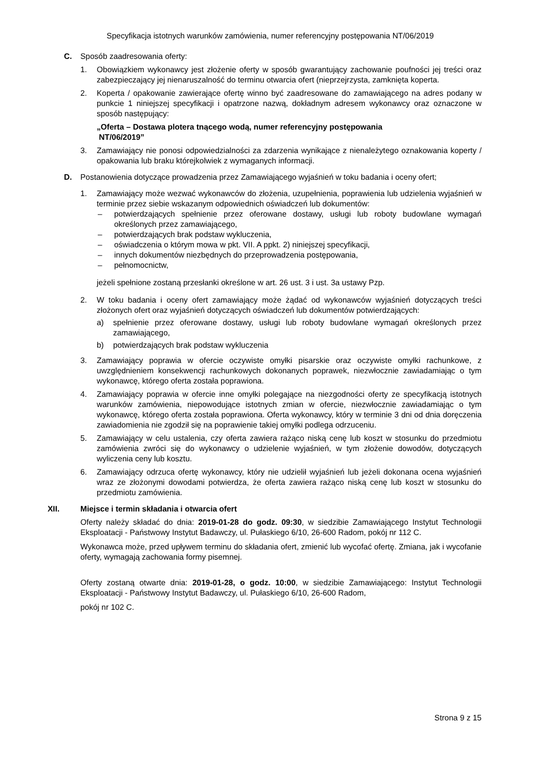Specyfikacja istotnych warunków zamówienia, numer referencyjny postępowania NT/06/2019
C. Sposób zaadresowania oferty:
1. Obowiązkiem wykonawcy jest złożenie oferty w sposób gwarantujący zachowanie poufności jej treści oraz zabezpieczający jej nienaruszalność do terminu otwarcia ofert (nieprzejrzysta, zamknięta koperta.
2. Koperta / opakowanie zawierające ofertę winno być zaadresowane do zamawiającego na adres podany w punkcie 1 niniejszej specyfikacji i opatrzone nazwą, dokładnym adresem wykonawcy oraz oznaczone w sposób następujący:
„Oferta – Dostawa plotera tnącego wodą, numer referencyjny postępowania
NT/06/2019”
3. Zamawiający nie ponosi odpowiedzialności za zdarzenia wynikające z nienależytego oznakowania koperty / opakowania lub braku którejkolwiek z wymaganych informacji.
D. Postanowienia dotyczące prowadzenia przez Zamawiającego wyjaśnień w toku badania i oceny ofert;
1. Zamawiający może wezwać wykonawców do złożenia, uzupełnienia, poprawienia lub udzielenia wyjaśnień w terminie przez siebie wskazanym odpowiednich oświadczeń lub dokumentów:
– potwierdzających spełnienie przez oferowane dostawy, usługi lub roboty budowlane wymagań określonych przez zamawiającego,
– potwierdzających brak podstaw wykluczenia,
– oświadczenia o którym mowa w pkt. VII. A ppkt. 2) niniejszej specyfikacji,
– innych dokumentów niezbędnych do przeprowadzenia postępowania,
– pełnomocnictw,
jeżeli spełnione zostaną przesłanki określone w art. 26 ust. 3 i ust. 3a ustawy Pzp.
2. W toku badania i oceny ofert zamawiający może żądać od wykonawców wyjaśnień dotyczących treści złożonych ofert oraz wyjaśnień dotyczących oświadczeń lub dokumentów potwierdzających:
a) spełnienie przez oferowane dostawy, usługi lub roboty budowlane wymagań określonych przez zamawiającego,
b) potwierdzających brak podstaw wykluczenia
3. Zamawiający poprawia w ofercie oczywiste omyłki pisarskie oraz oczywiste omyłki rachunkowe, z uwzględnieniem konsekwencji rachunkowych dokonanych poprawek, niezwłocznie zawiadamiając o tym wykonawcę, którego oferta została poprawiona.
4. Zamawiający poprawia w ofercie inne omyłki polegające na niezgodności oferty ze specyfikacją istotnych warunków zamówienia, niepowodujące istotnych zmian w ofercie, niezwłocznie zawiadamiając o tym wykonawcę, którego oferta została poprawiona. Oferta wykonawcy, który w terminie 3 dni od dnia doręczenia zawiadomienia nie zgodził się na poprawienie takiej omyłki podlega odrzuceniu.
5. Zamawiający w celu ustalenia, czy oferta zawiera rażąco niską cenę lub koszt w stosunku do przedmiotu zamówienia zwróci się do wykonawcy o udzielenie wyjaśnień, w tym złożenie dowodów, dotyczących wyliczenia ceny lub kosztu.
6. Zamawiający odrzuca ofertę wykonawcy, który nie udzielił wyjaśnień lub jeżeli dokonana ocena wyjaśnień wraz ze złożonymi dowodami potwierdza, że oferta zawiera rażąco niską cenę lub koszt w stosunku do przedmiotu zamówienia.
XII. Miejsce i termin składania i otwarcia ofert
Oferty należy składać do dnia: 2019-01-28 do godz. 09:30, w siedzibie Zamawiającego Instytut Technologii Eksploatacji - Państwowy Instytut Badawczy, ul. Pułaskiego 6/10, 26-600 Radom, pokój nr 112 C.
Wykonawca może, przed upływem terminu do składania ofert, zmienić lub wycofać ofertę. Zmiana, jak i wycofanie oferty, wymagają zachowania formy pisemnej.
Oferty zostaną otwarte dnia: 2019-01-28, o godz. 10:00, w siedzibie Zamawiającego: Instytut Technologii Eksploatacji - Państwowy Instytut Badawczy, ul. Pułaskiego 6/10, 26-600 Radom,
pokój nr 102 C.
Strona 9 z 15